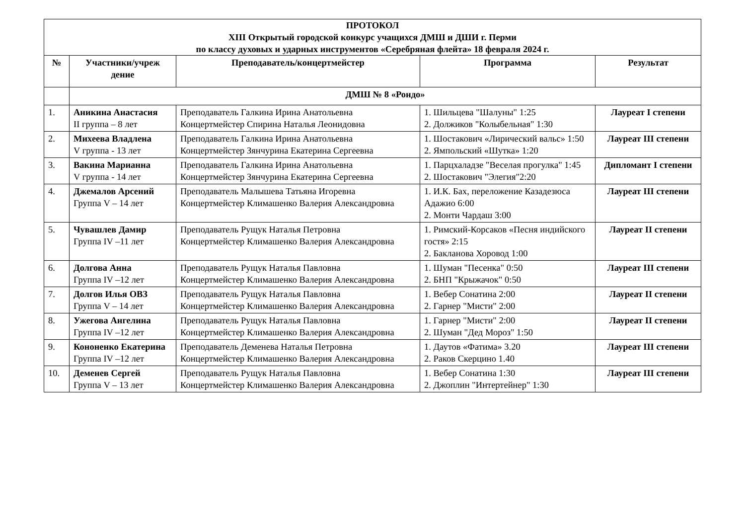| ПРОТОКОЛ XIII Открытый городской конкурс учащихся ДМШ и ДШИ г. Перми по классу духовых и ударных инструментов «Серебряная флейта» 18 февраля 2024 г. | | | | |
| --- | --- | --- | --- | --- |
| № | Участники/учреж дение | Преподаватель/концертмейстер | Программа | Результат |
| | ДМШ № 8 «Рондо» | | | |
| 1. | Аникина Анастасия II группа – 8 лет | Преподаватель Галкина Ирина Анатольевна Концертмейстер Спирина Наталья Леонидовна | 1. Шильцева "Шалуны" 1:25 2. Должиков "Колыбельная" 1:30 | Лауреат I степени |
| 2. | Михеева Владлена V группа - 13 лет | Преподаватель Галкина Ирина Анатольевна Концертмейстер Зянчурина Екатерина Сергеевна | 1. Шостакович «Лирический вальс» 1:50 2. Ямпольский «Шутка» 1:20 | Лауреат III степени |
| 3. | Вакина Марианна V группа - 14 лет | Преподаватель Галкина Ирина Анатольевна Концертмейстер Зянчурина Екатерина Сергеевна | 1. Парцхаладзе "Веселая прогулка" 1:45 2. Шостакович "Элегия"2:20 | Дипломант I степени |
| 4. | Джемалов Арсений Группа V – 14 лет | Преподаватель Малышева Татьяна Игоревна Концертмейстер Климашенко Валерия Александровна | 1. И.К. Бах, переложение Казадезюса Адажио 6:00 2. Монти Чардаш 3:00 | Лауреат III степени |
| 5. | Чувашлев Дамир Группа IV –11 лет | Преподаватель Рущук Наталья Петровна Концертмейстер Климашенко Валерия Александровна | 1. Римский-Корсаков «Песня индийского гостя» 2:15 2. Бакланова Хоровод 1:00 | Лауреат II степени |
| 6. | Долгова Анна Группа IV –12 лет | Преподаватель Рущук Наталья Павловна Концертмейстер Климашенко Валерия Александровна | 1. Шуман "Песенка" 0:50 2. БНП "Крыжачок" 0:50 | Лауреат III степени |
| 7. | Долгов Илья ОВЗ Группа V – 14 лет | Преподаватель Рущук Наталья Павловна Концертмейстер Климашенко Валерия Александровна | 1. Вебер Сонатина 2:00 2. Гарнер "Мисти" 2:00 | Лауреат II степени |
| 8. | Ужегова Ангелина Группа IV –12 лет | Преподаватель Рущук Наталья Павловна Концертмейстер Климашенко Валерия Александровна | 1. Гарнер "Мисти" 2:00 2. Шуман "Дед Мороз" 1:50 | Лауреат II степени |
| 9. | Кононенко Екатерина Группа IV –12 лет | Преподаватель Деменева Наталья Петровна Концертмейстер Климашенко Валерия Александровна | 1. Даутов «Фатима» 3.20 2. Раков Скерцино 1.40 | Лауреат III степени |
| 10. | Деменев Сергей Группа V – 13 лет | Преподаватель Рущук Наталья Павловна Концертмейстер Климашенко Валерия Александровна | 1. Вебер Сонатина 1:30 2. Джоплин "Интертейнер" 1:30 | Лауреат III степени |